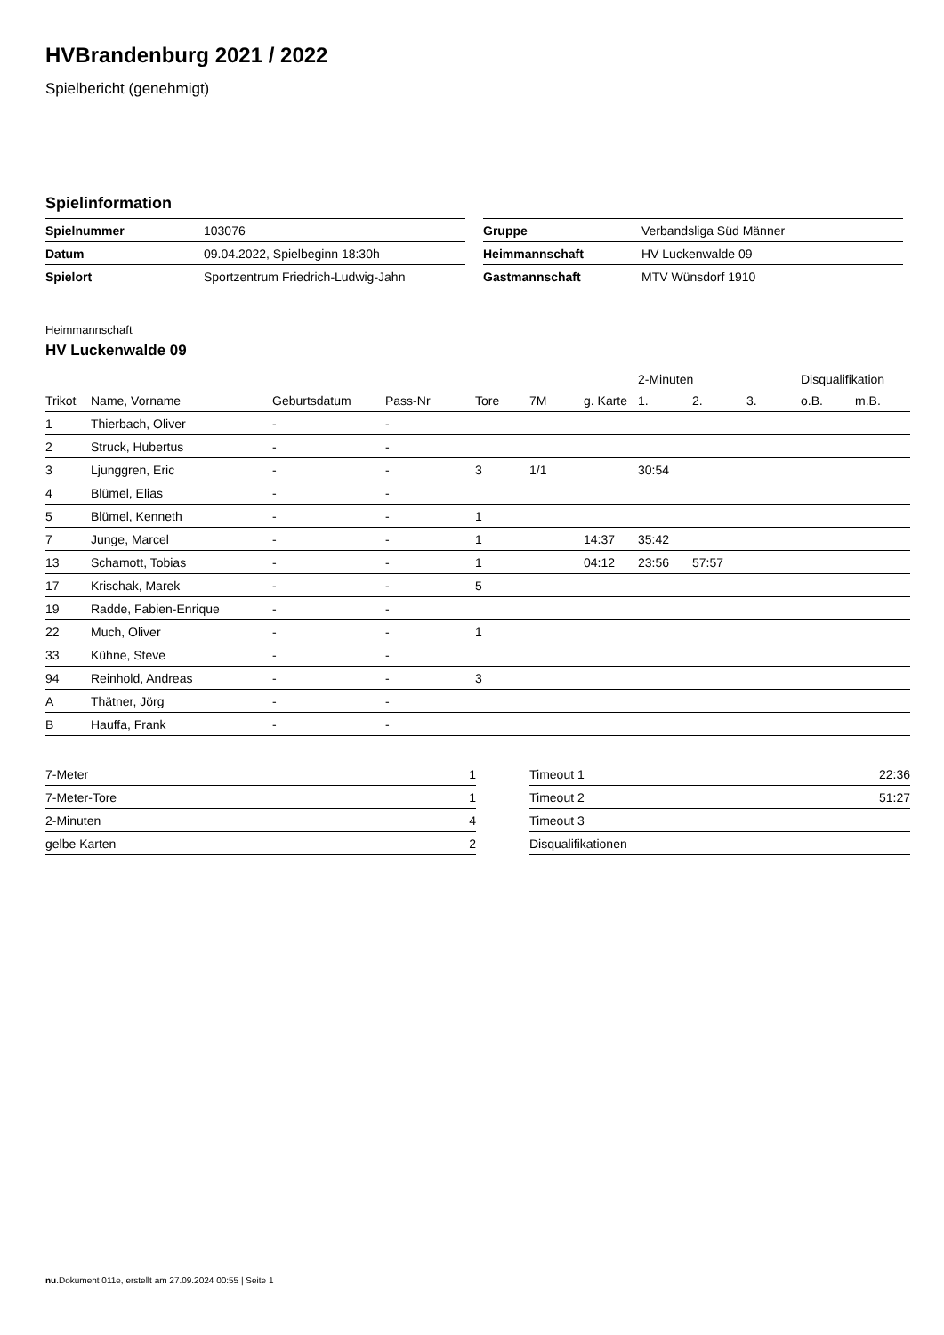HVBrandenburg 2021 / 2022
Spielbericht (genehmigt)
Spielinformation
| Spielnummer | 103076 |
| Datum | 09.04.2022, Spielbeginn 18:30h |
| Spielort | Sportzentrum Friedrich-Ludwig-Jahn |
| Gruppe | Verbandsliga Süd Männer |
| Heimmannschaft | HV Luckenwalde 09 |
| Gastmannschaft | MTV Wünsdorf 1910 |
Heimmannschaft
HV Luckenwalde 09
| | | | | | | | 2-Minuten | | | Disqualifikation | |
| --- | --- | --- | --- | --- | --- | --- | --- | --- | --- | --- | --- |
| Trikot | Name, Vorname | Geburtsdatum | Pass-Nr | Tore | 7M | g. Karte | 1. | 2. | 3. | o.B. | m.B. |
| 1 | Thierbach, Oliver | - | - | | | | | | | | |
| 2 | Struck, Hubertus | - | - | | | | | | | | |
| 3 | Ljunggren, Eric | - | - | 3 | 1/1 | | 30:54 | | | | |
| 4 | Blümel, Elias | - | - | | | | | | | | |
| 5 | Blümel, Kenneth | - | - | 1 | | | | | | | |
| 7 | Junge, Marcel | - | - | 1 | | 14:37 | 35:42 | | | | |
| 13 | Schamott, Tobias | - | - | 1 | | 04:12 | 23:56 | 57:57 | | | |
| 17 | Krischak, Marek | - | - | 5 | | | | | | | |
| 19 | Radde, Fabien-Enrique | - | - | | | | | | | | |
| 22 | Much, Oliver | - | - | 1 | | | | | | | |
| 33 | Kühne, Steve | - | - | | | | | | | | |
| 94 | Reinhold, Andreas | - | - | 3 | | | | | | | |
| A | Thätner, Jörg | - | - | | | | | | | | |
| B | Hauffa, Frank | - | - | | | | | | | | |
| 7-Meter | 1 |
| 7-Meter-Tore | 1 |
| 2-Minuten | 4 |
| gelbe Karten | 2 |
| Timeout 1 | 22:36 |
| Timeout 2 | 51:27 |
| Timeout 3 | |
| Disqualifikationen | |
nu.Dokument 011e, erstellt am 27.09.2024 00:55 | Seite 1